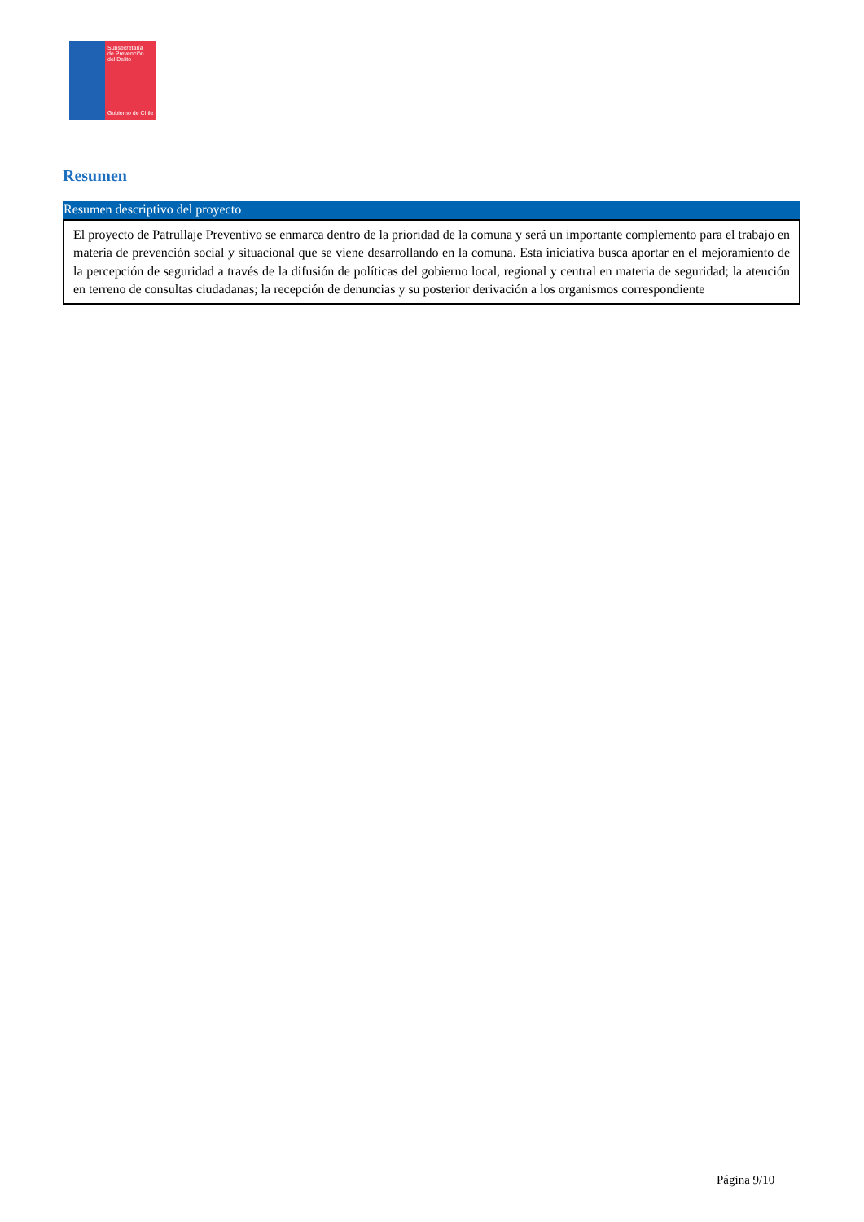Subsecretaría
de Prevención
del Delito
Gobierno de Chile
Resumen
Resumen descriptivo del proyecto
El proyecto de Patrullaje Preventivo se enmarca dentro de la prioridad de la comuna y será un importante complemento para el trabajo en materia de prevención social y situacional que se viene desarrollando en la comuna. Esta iniciativa busca aportar en el mejoramiento de la percepción de seguridad a través de la difusión de políticas del gobierno local, regional y central en materia de seguridad; la atención en terreno de consultas ciudadanas; la recepción de denuncias y su posterior derivación a los organismos correspondiente
Página 9/10